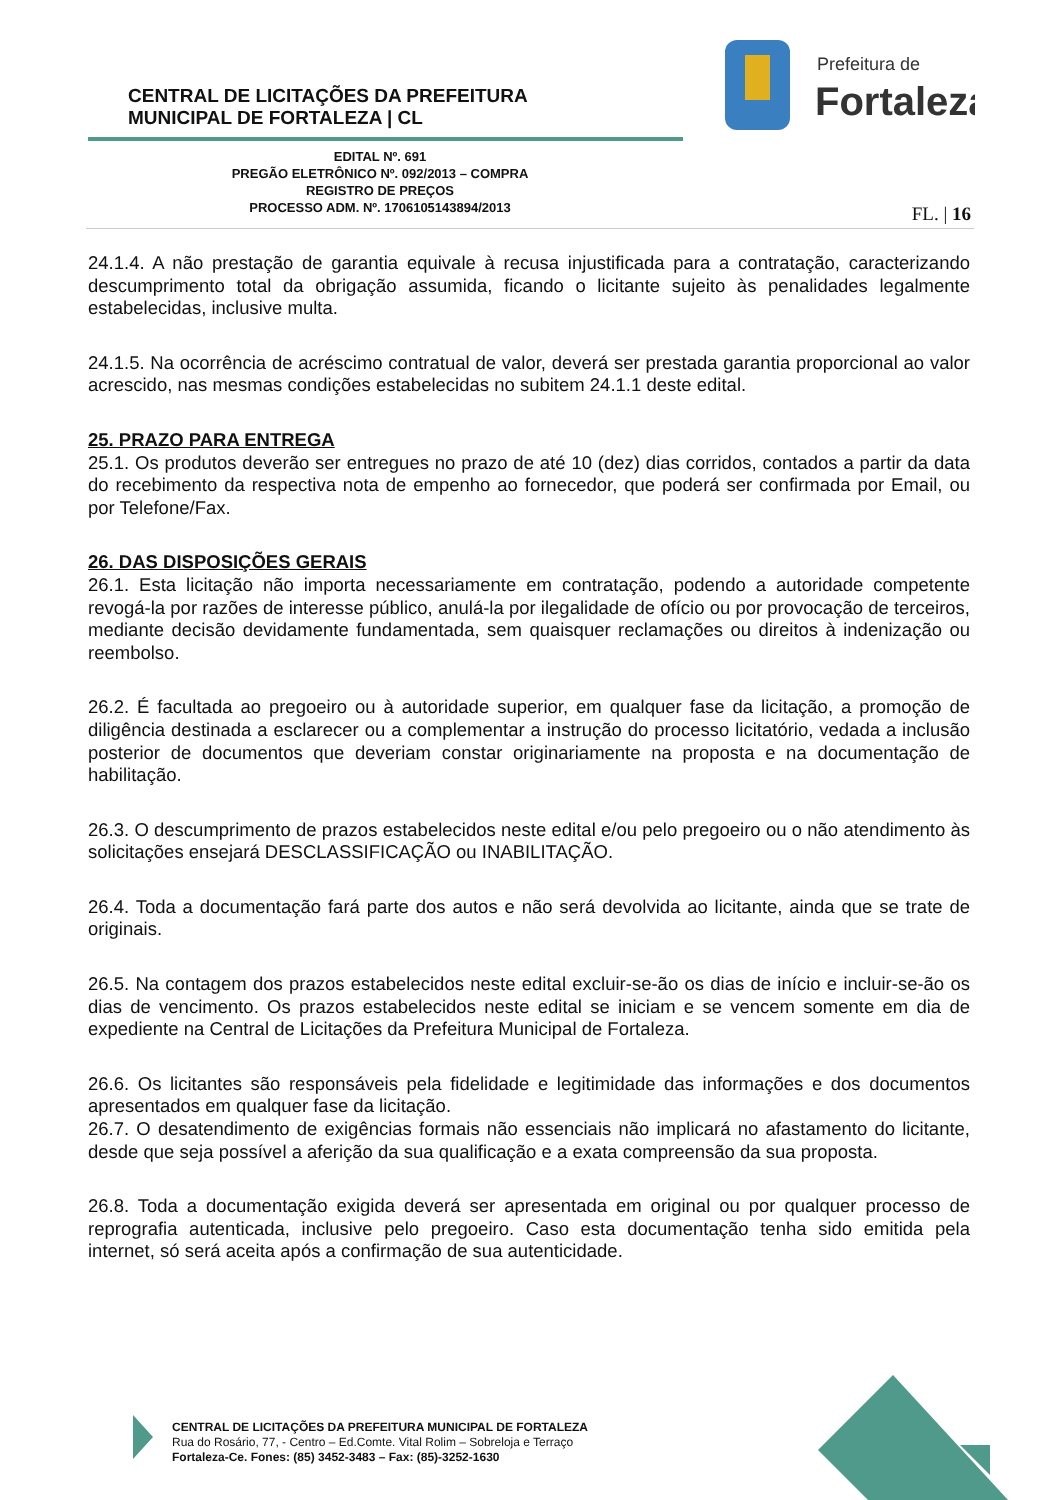CENTRAL DE LICITAÇÕES DA PREFEITURA
MUNICIPAL DE FORTALEZA | CL
Prefeitura de
Fortaleza
EDITAL Nº. 691
PREGÃO ELETRÔNICO Nº. 092/2013 – COMPRA
REGISTRO DE PREÇOS
PROCESSO ADM. Nº. 1706105143894/2013
FL. | 16
24.1.4. A não prestação de garantia equivale à recusa injustificada para a contratação, caracterizando descumprimento total da obrigação assumida, ficando o licitante sujeito às penalidades legalmente estabelecidas, inclusive multa.
24.1.5. Na ocorrência de acréscimo contratual de valor, deverá ser prestada garantia proporcional ao valor acrescido, nas mesmas condições estabelecidas no subitem 24.1.1 deste edital.
25. PRAZO PARA ENTREGA
25.1. Os produtos deverão ser entregues no prazo de até 10 (dez) dias corridos, contados a partir da data do recebimento da respectiva nota de empenho ao fornecedor, que poderá ser confirmada por Email, ou por Telefone/Fax.
26. DAS DISPOSIÇÕES GERAIS
26.1. Esta licitação não importa necessariamente em contratação, podendo a autoridade competente revogá-la por razões de interesse público, anulá-la por ilegalidade de ofício ou por provocação de terceiros, mediante decisão devidamente fundamentada, sem quaisquer reclamações ou direitos à indenização ou reembolso.
26.2. É facultada ao pregoeiro ou à autoridade superior, em qualquer fase da licitação, a promoção de diligência destinada a esclarecer ou a complementar a instrução do processo licitatório, vedada a inclusão posterior de documentos que deveriam constar originariamente na proposta e na documentação de habilitação.
26.3. O descumprimento de prazos estabelecidos neste edital e/ou pelo pregoeiro ou o não atendimento às solicitações ensejará DESCLASSIFICAÇÃO ou INABILITAÇÃO.
26.4. Toda a documentação fará parte dos autos e não será devolvida ao licitante, ainda que se trate de originais.
26.5. Na contagem dos prazos estabelecidos neste edital excluir-se-ão os dias de início e incluir-se-ão os dias de vencimento. Os prazos estabelecidos neste edital se iniciam e se vencem somente em dia de expediente na Central de Licitações da Prefeitura Municipal de Fortaleza.
26.6. Os licitantes são responsáveis pela fidelidade e legitimidade das informações e dos documentos apresentados em qualquer fase da licitação.
26.7. O desatendimento de exigências formais não essenciais não implicará no afastamento do licitante, desde que seja possível a aferição da sua qualificação e a exata compreensão da sua proposta.
26.8. Toda a documentação exigida deverá ser apresentada em original ou por qualquer processo de reprografia autenticada, inclusive pelo pregoeiro. Caso esta documentação tenha sido emitida pela internet, só será aceita após a confirmação de sua autenticidade.
CENTRAL DE LICITAÇÕES DA PREFEITURA MUNICIPAL DE FORTALEZA
Rua do Rosário, 77, - Centro – Ed.Comte. Vital Rolim – Sobreloja e Terraço
Fortaleza-Ce. Fones: (85) 3452-3483 – Fax: (85)-3252-1630